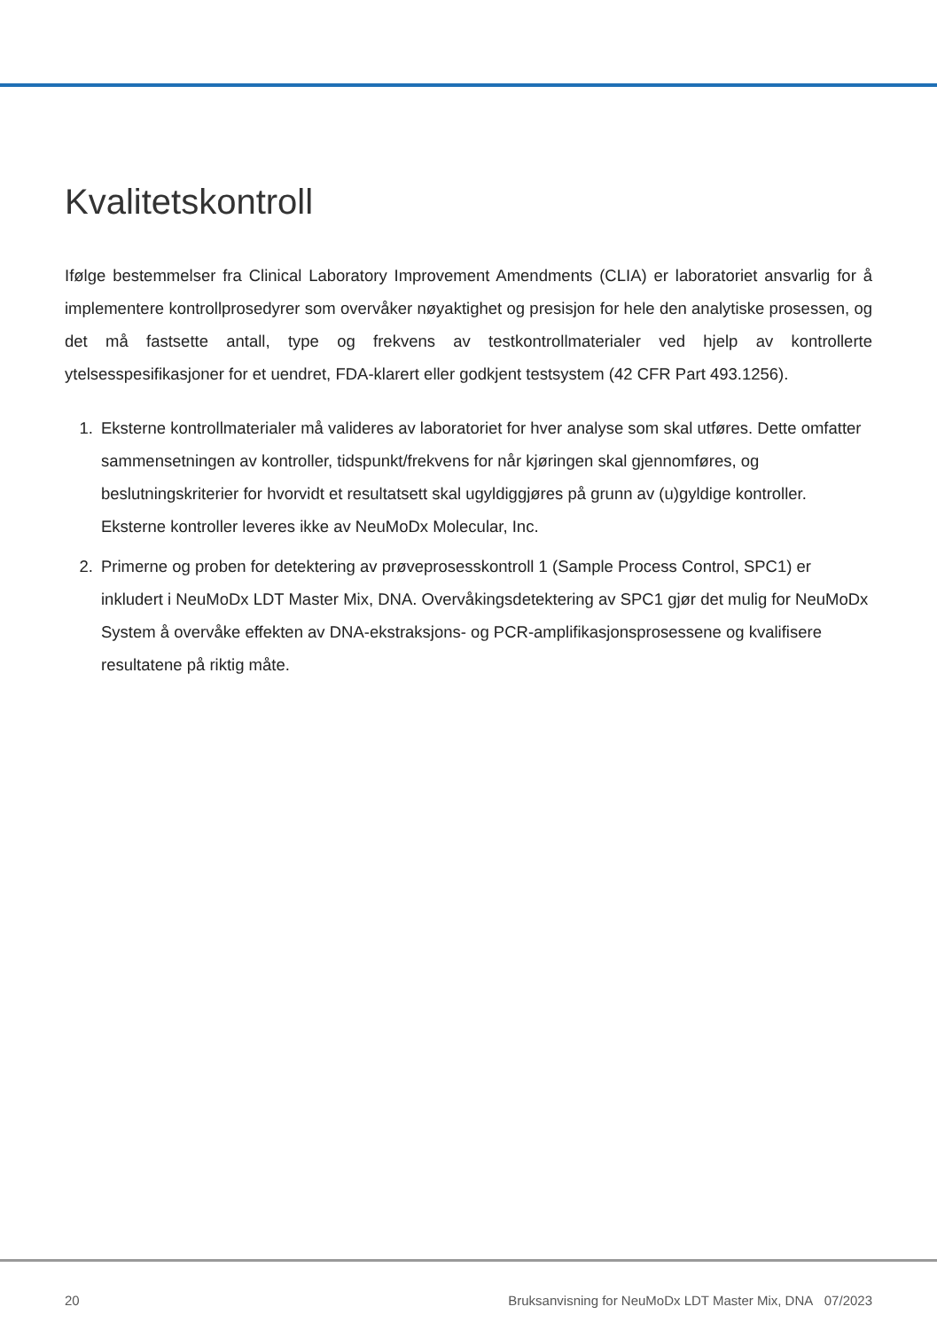Kvalitetskontroll
Ifølge bestemmelser fra Clinical Laboratory Improvement Amendments (CLIA) er laboratoriet ansvarlig for å implementere kontrollprosedyrer som overvåker nøyaktighet og presisjon for hele den analytiske prosessen, og det må fastsette antall, type og frekvens av testkontrollmaterialer ved hjelp av kontrollerte ytelsesspesifikasjoner for et uendret, FDA-klarert eller godkjent testsystem (42 CFR Part 493.1256).
1. Eksterne kontrollmaterialer må valideres av laboratoriet for hver analyse som skal utføres. Dette omfatter sammensetningen av kontroller, tidspunkt/frekvens for når kjøringen skal gjennomføres, og beslutningskriterier for hvorvidt et resultatsett skal ugyldiggjøres på grunn av (u)gyldige kontroller. Eksterne kontroller leveres ikke av NeuMoDx Molecular, Inc.
2. Primerne og proben for detektering av prøveprosesskontroll 1 (Sample Process Control, SPC1) er inkludert i NeuMoDx LDT Master Mix, DNA. Overvåkingsdetektering av SPC1 gjør det mulig for NeuMoDx System å overvåke effekten av DNA-ekstraksjons- og PCR-amplifikasjonsprosessene og kvalifisere resultatene på riktig måte.
20 Bruksanvisning for NeuMoDx LDT Master Mix, DNA 07/2023